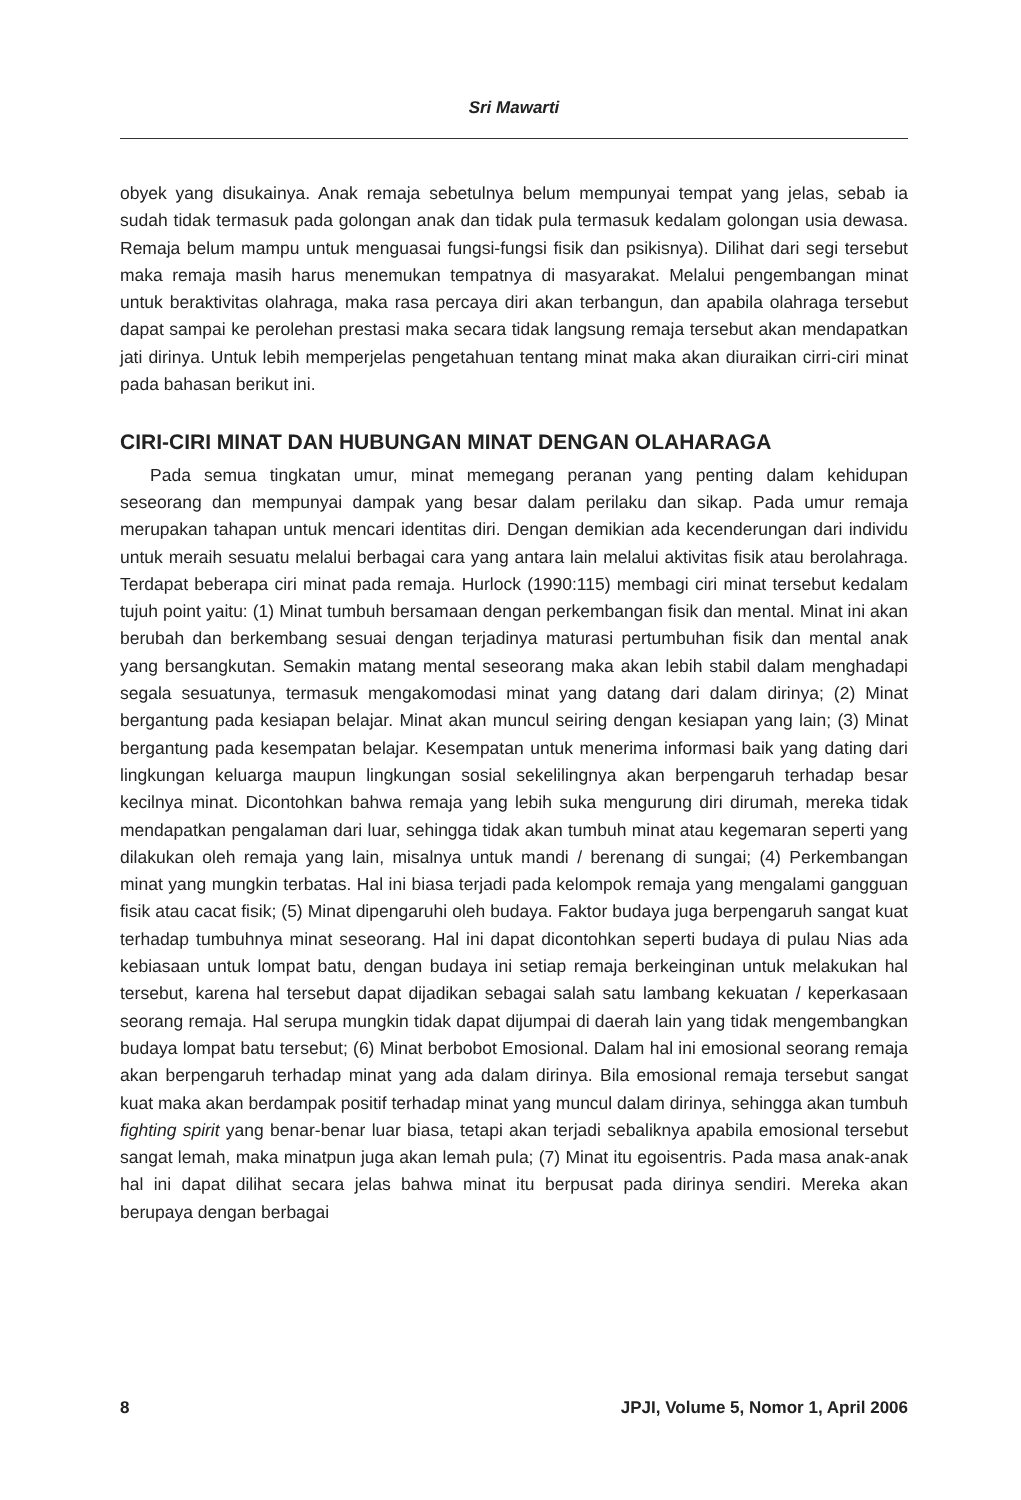Sri Mawarti
obyek yang disukainya. Anak remaja sebetulnya belum mempunyai tempat yang jelas, sebab ia sudah tidak termasuk pada golongan anak dan tidak pula termasuk kedalam golongan usia dewasa. Remaja belum mampu untuk menguasai fungsi-fungsi fisik dan psikisnya). Dilihat dari segi tersebut maka remaja masih harus menemukan tempatnya di masyarakat. Melalui pengembangan minat untuk beraktivitas olahraga, maka rasa percaya diri akan terbangun, dan apabila olahraga tersebut dapat sampai ke perolehan prestasi maka secara tidak langsung remaja tersebut akan mendapatkan jati dirinya. Untuk lebih memperjelas pengetahuan tentang minat maka akan diuraikan cirri-ciri minat pada bahasan berikut ini.
CIRI-CIRI MINAT DAN HUBUNGAN MINAT DENGAN OLAHARAGA
Pada semua tingkatan umur, minat memegang peranan yang penting dalam kehidupan seseorang dan mempunyai dampak yang besar dalam perilaku dan sikap. Pada umur remaja merupakan tahapan untuk mencari identitas diri. Dengan demikian ada kecenderungan dari individu untuk meraih sesuatu melalui berbagai cara yang antara lain melalui aktivitas fisik atau berolahraga. Terdapat beberapa ciri minat pada remaja. Hurlock (1990:115) membagi ciri minat tersebut kedalam tujuh point yaitu: (1) Minat tumbuh bersamaan dengan perkembangan fisik dan mental. Minat ini akan berubah dan berkembang sesuai dengan terjadinya maturasi pertumbuhan fisik dan mental anak yang bersangkutan. Semakin matang mental seseorang maka akan lebih stabil dalam menghadapi segala sesuatunya, termasuk mengakomodasi minat yang datang dari dalam dirinya; (2) Minat bergantung pada kesiapan belajar. Minat akan muncul seiring dengan kesiapan yang lain; (3) Minat bergantung pada kesempatan belajar. Kesempatan untuk menerima informasi baik yang dating dari lingkungan keluarga maupun lingkungan sosial sekelilingnya akan berpengaruh terhadap besar kecilnya minat. Dicontohkan bahwa remaja yang lebih suka mengurung diri dirumah, mereka tidak mendapatkan pengalaman dari luar, sehingga tidak akan tumbuh minat atau kegemaran seperti yang dilakukan oleh remaja yang lain, misalnya untuk mandi / berenang di sungai; (4) Perkembangan minat yang mungkin terbatas. Hal ini biasa terjadi pada kelompok remaja yang mengalami gangguan fisik atau cacat fisik; (5) Minat dipengaruhi oleh budaya. Faktor budaya juga berpengaruh sangat kuat terhadap tumbuhnya minat seseorang. Hal ini dapat dicontohkan seperti budaya di pulau Nias ada kebiasaan untuk lompat batu, dengan budaya ini setiap remaja berkeinginan untuk melakukan hal tersebut, karena hal tersebut dapat dijadikan sebagai salah satu lambang kekuatan / keperkasaan seorang remaja. Hal serupa mungkin tidak dapat dijumpai di daerah lain yang tidak mengembangkan budaya lompat batu tersebut; (6) Minat berbobot Emosional. Dalam hal ini emosional seorang remaja akan berpengaruh terhadap minat yang ada dalam dirinya. Bila emosional remaja tersebut sangat kuat maka akan berdampak positif terhadap minat yang muncul dalam dirinya, sehingga akan tumbuh fighting spirit yang benar-benar luar biasa, tetapi akan terjadi sebaliknya apabila emosional tersebut sangat lemah, maka minatpun juga akan lemah pula; (7) Minat itu egoisentris. Pada masa anak-anak hal ini dapat dilihat secara jelas bahwa minat itu berpusat pada dirinya sendiri. Mereka akan berupaya dengan berbagai
8 JPJI, Volume 5, Nomor 1, April 2006